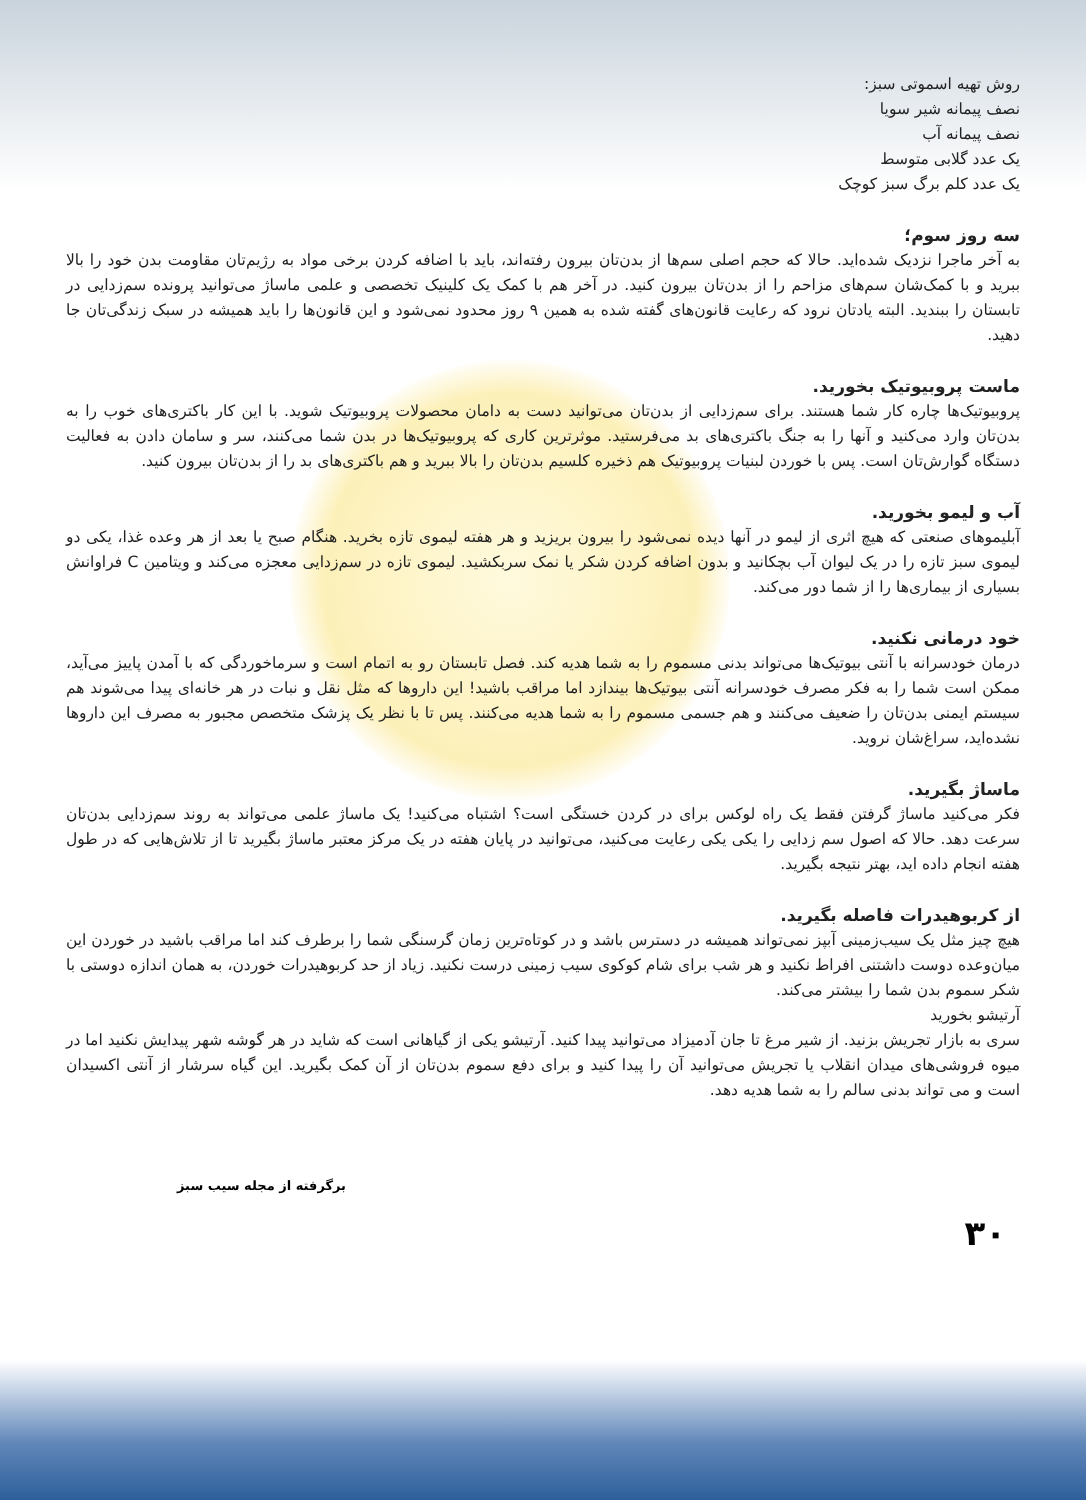روش تهیه اسموتی سبز:
نصف پیمانه شیر سویا
نصف پیمانه آب
یک عدد گلابی متوسط
یک عدد کلم برگ سبز کوچک
سه روز سوم؛
به آخر ماجرا نزدیک شده‌اید. حالا که حجم اصلی سم‌ها از بدن‌تان بیرون رفته‌اند، باید با اضافه کردن برخی مواد به رژیم‌تان مقاومت بدن خود را بالا ببرید و با کمک‌شان سم‌های مزاحم را از بدن‌تان بیرون کنید. در آخر هم با کمک یک کلینیک تخصصی و علمی ماساژ می‌توانید پرونده سم‌زدایی در تابستان را ببندید. البته یادتان نرود که رعایت قانون‌های گفته شده به همین ۹ روز محدود نمی‌شود و این قانون‌ها را باید همیشه در سبک زندگی‌تان جا دهید.
ماست پروبیوتیک بخورید.
پروبیوتیک‌ها چاره کار شما هستند. برای سم‌زدایی از بدن‌تان می‌توانید دست به دامان محصولات پروبیوتیک شوید. با این کار باکتری‌های خوب را به بدن‌تان وارد می‌کنید و آنها را به جنگ باکتری‌های بد می‌فرستید. موثرترین کاری که پروبیوتیک‌ها در بدن شما می‌کنند، سر و سامان دادن به فعالیت دستگاه گوارش‌تان است. پس با خوردن لبنیات پروبیوتیک هم ذخیره کلسیم بدن‌تان را بالا ببرید و هم باکتری‌های بد را از بدن‌تان بیرون کنید.
آب و لیمو بخورید.
آبلیموهای صنعتی که هیچ اثری از لیمو در آنها دیده نمی‌شود را بیرون بریزید و هر هفته لیموی تازه بخرید. هنگام صبح یا بعد از هر وعده غذا، یکی دو لیموی سبز تازه را در یک لیوان آب بچکانید و بدون اضافه کردن شکر یا نمک سربکشید. لیموی تازه در سم‌زدایی معجزه می‌کند و ویتامین C فراوانش بسیاری از بیماری‌ها را از شما دور می‌کند.
خود درمانی نکنید.
درمان خودسرانه با آنتی بیوتیک‌ها می‌تواند بدنی مسموم را به شما هدیه کند. فصل تابستان رو به اتمام است و سرماخوردگی که با آمدن پاییز می‌آید، ممکن است شما را به فکر مصرف خودسرانه آنتی بیوتیک‌ها بیندازد اما مراقب باشید! این داروها که مثل نقل و نبات در هر خانه‌ای پیدا می‌شوند هم سیستم ایمنی بدن‌تان را ضعیف می‌کنند و هم جسمی مسموم را به شما هدیه می‌کنند. پس تا با نظر یک پزشک متخصص مجبور به مصرف این داروها نشده‌اید، سراغ‌شان نروید.
ماساژ بگیرید.
فکر می‌کنید ماساژ گرفتن فقط یک راه لوکس برای در کردن خستگی است؟ اشتباه می‌کنید! یک ماساژ علمی می‌تواند به روند سم‌زدایی بدن‌تان سرعت دهد. حالا که اصول سم زدایی را یکی یکی رعایت می‌کنید، می‌توانید در پایان هفته در یک مرکز معتبر ماساژ بگیرید تا از تلاش‌هایی که در طول هفته انجام داده اید، بهتر نتیجه بگیرید.
از کربوهیدرات فاصله بگیرید.
هیچ چیز مثل یک سیب‌زمینی آبپز نمی‌تواند همیشه در دسترس باشد و در کوتاه‌ترین زمان گرسنگی شما را برطرف کند اما مراقب باشید در خوردن این میان‌وعده دوست داشتنی افراط نکنید و هر شب برای شام کوکوی سیب زمینی درست نکنید. زیاد از حد کربوهیدرات خوردن، به همان اندازه دوستی با شکر سموم بدن شما را بیشتر می‌کند.
آرتیشو بخورید
سری به بازار تجریش بزنید. از شیر مرغ تا جان آدمیزاد می‌توانید پیدا کنید. آرتیشو یکی از گیاهانی است که شاید در هر گوشه شهر پیدایش نکنید اما در میوه فروشی‌های میدان انقلاب یا تجریش می‌توانید آن را پیدا کنید و برای دفع سموم بدن‌تان از آن کمک بگیرید. این گیاه سرشار از آنتی اکسیدان است و می تواند بدنی سالم را به شما هدیه دهد.
برگرفته از مجله سیب سبز
۳۰